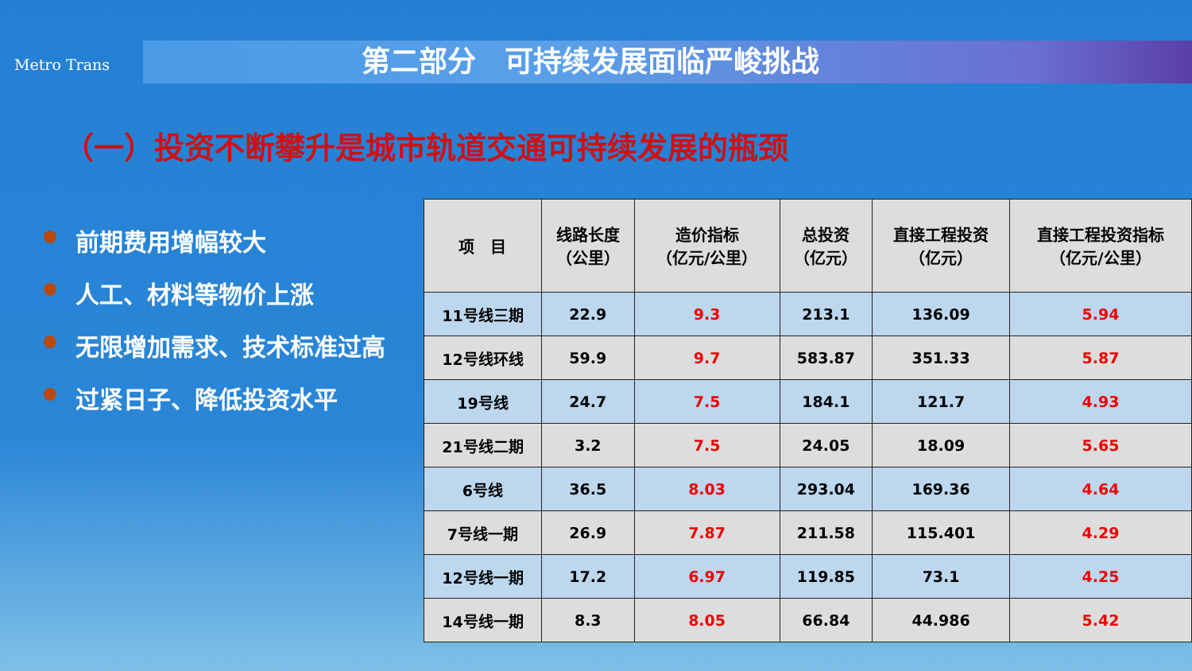Metro Trans
第二部分　可持续发展面临严峻挑战
（一）投资不断攀升是城市轨道交通可持续发展的瓶颈
前期费用增幅较大
人工、材料等物价上涨
无限增加需求、技术标准过高
过紧日子、降低投资水平
| 项 目 | 线路长度 （公里） | 造价指标 （亿元/公里） | 总投资 （亿元） | 直接工程投资 （亿元） | 直接工程投资指标 （亿元/公里） |
| --- | --- | --- | --- | --- | --- |
| 11号线三期 | 22.9 | 9.3 | 213.1 | 136.09 | 5.94 |
| 12号线环线 | 59.9 | 9.7 | 583.87 | 351.33 | 5.87 |
| 19号线 | 24.7 | 7.5 | 184.1 | 121.7 | 4.93 |
| 21号线二期 | 3.2 | 7.5 | 24.05 | 18.09 | 5.65 |
| 6号线 | 36.5 | 8.03 | 293.04 | 169.36 | 4.64 |
| 7号线一期 | 26.9 | 7.87 | 211.58 | 115.401 | 4.29 |
| 12号线一期 | 17.2 | 6.97 | 119.85 | 73.1 | 4.25 |
| 14号线一期 | 8.3 | 8.05 | 66.84 | 44.986 | 5.42 |